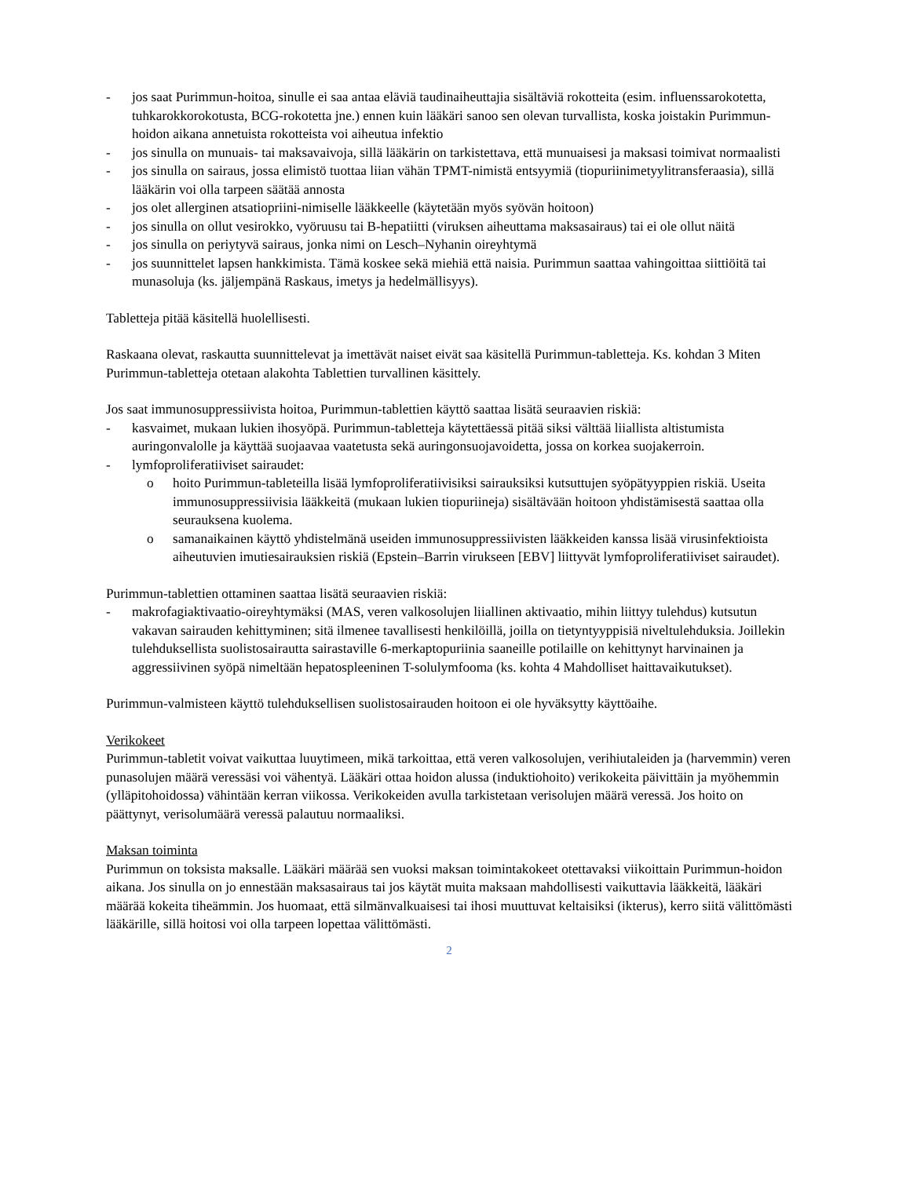- jos saat Purimmun-hoitoa, sinulle ei saa antaa eläviä taudinaiheuttajia sisältäviä rokotteita (esim. influenssarokotetta, tuhkarokkorokotusta, BCG-rokotetta jne.) ennen kuin lääkäri sanoo sen olevan turvallista, koska joistakin Purimmun-hoidon aikana annetuista rokotteista voi aiheutua infektio
- jos sinulla on munuais- tai maksavaivoja, sillä lääkärin on tarkistettava, että munuaisesi ja maksasi toimivat normaalisti
- jos sinulla on sairaus, jossa elimistö tuottaa liian vähän TPMT-nimistä entsyymiä (tiopuriinimetyylitransferaasia), sillä lääkärin voi olla tarpeen säätää annosta
- jos olet allerginen atsatiopriini-nimiselle lääkkeelle (käytetään myös syövän hoitoon)
- jos sinulla on ollut vesirokko, vyöruusu tai B-hepatiitti (viruksen aiheuttama maksasairaus) tai ei ole ollut näitä
- jos sinulla on periytyvä sairaus, jonka nimi on Lesch–Nyhanin oireyhtymä
- jos suunnittelet lapsen hankkimista. Tämä koskee sekä miehiä että naisia. Purimmun saattaa vahingoittaa siittiöitä tai munasoluja (ks. jäljempänä Raskaus, imetys ja hedelmällisyys).
Tabletteja pitää käsitellä huolellisesti.
Raskaana olevat, raskautta suunnittelevat ja imettävät naiset eivät saa käsitellä Purimmun-tabletteja. Ks. kohdan 3 Miten Purimmun-tabletteja otetaan alakohta Tablettien turvallinen käsittely.
Jos saat immunosuppressiivista hoitoa, Purimmun-tablettien käyttö saattaa lisätä seuraavien riskiä:
- kasvaimet, mukaan lukien ihosyöpä. Purimmun-tabletteja käytettäessä pitää siksi välttää liiallista altistumista auringonvalolle ja käyttää suojaavaa vaatetusta sekä auringonsuojavoidetta, jossa on korkea suojakerroin.
- lymfoproliferatiiviset sairaudet:
o hoito Purimmun-tableteilla lisää lymfoproliferatiivisiksi sairauksiksi kutsuttujen syöpätyyppien riskiä. Useita immunosuppressiivisia lääkkeitä (mukaan lukien tiopuriineja) sisältävään hoitoon yhdistämisestä saattaa olla seurauksena kuolema.
o samanaikainen käyttö yhdistelmänä useiden immunosuppressiivisten lääkkeiden kanssa lisää virusinfektioista aiheutuvien imutiesairauksien riskiä (Epstein–Barrin virukseen [EBV] liittyvät lymfoproliferatiiviset sairaudet).
Purimmun-tablettien ottaminen saattaa lisätä seuraavien riskiä:
- makrofagiaktivaatio-oireyhtymäksi (MAS, veren valkosolujen liiallinen aktivaatio, mihin liittyy tulehdus) kutsutun vakavan sairauden kehittyminen; sitä ilmenee tavallisesti henkilöillä, joilla on tietyntyyppisiä niveltulehduksia. Joillekin tulehduksellista suolistosairautta sairastaville 6-merkaptopuriinia saaneille potilaille on kehittynyt harvinainen ja aggressiivinen syöpä nimeltään hepatospleeninen T-solulymfooma (ks. kohta 4 Mahdolliset haittavaikutukset).
Purimmun-valmisteen käyttö tulehduksellisen suolistosairauden hoitoon ei ole hyväksytty käyttöaihe.
Verikokeet
Purimmun-tabletit voivat vaikuttaa luuytimeen, mikä tarkoittaa, että veren valkosolujen, verihiutaleiden ja (harvemmin) veren punasolujen määrä veressäsi voi vähentyä. Lääkäri ottaa hoidon alussa (induktiohoito) verikokeita päivittäin ja myöhemmin (ylläpitohoidossa) vähintään kerran viikossa. Verikokeiden avulla tarkistetaan verisolujen määrä veressä. Jos hoito on päättynyt, verisolumäärä veressä palautuu normaaliksi.
Maksan toiminta
Purimmun on toksista maksalle. Lääkäri määrää sen vuoksi maksan toimintakokeet otettavaksi viikoittain Purimmun-hoidon aikana. Jos sinulla on jo ennestään maksasairaus tai jos käytät muita maksaan mahdollisesti vaikuttavia lääkkeitä, lääkäri määrää kokeita tiheämmin. Jos huomaat, että silmänvalkuaisesi tai ihosi muuttuvat keltaisiksi (ikterus), kerro siitä välittömästi lääkärille, sillä hoitosi voi olla tarpeen lopettaa välittömästi.
2